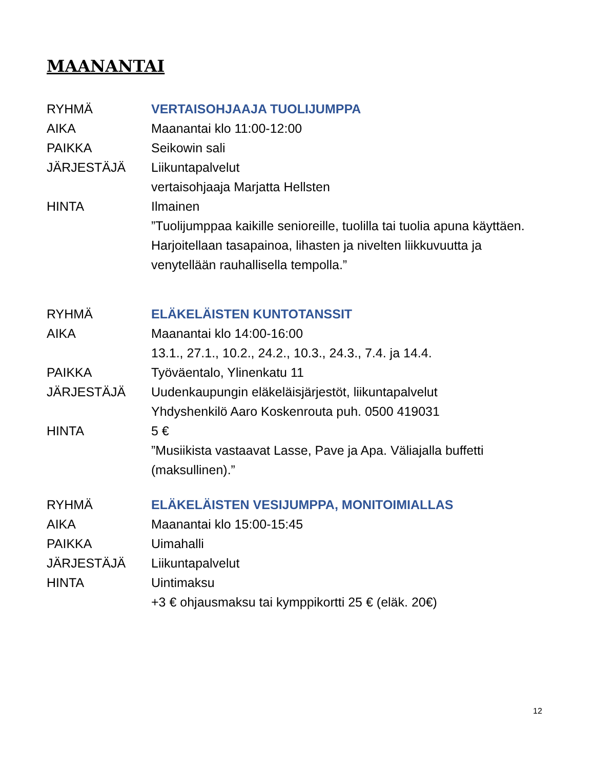MAANANTAI
RYHMÄ VERTAISOHJAAJA TUOLIJUMPPA
AIKA Maanantai klo 11:00-12:00
PAIKKA Seikowin sali
JÄRJESTÄJÄ Liikuntapalvelut
vertaisohjaaja Marjatta Hellsten
HINTA Ilmainen
”Tuolijumppaa kaikille senioreille, tuolilla tai tuolia apuna käyttäen. Harjoitellaan tasapainoa, lihasten ja nivelten liikkuvuutta ja venytellään rauhallisella tempolla.”
RYHMÄ ELÄKELÄISTEN KUNTOTANSSIT
AIKA Maanantai klo 14:00-16:00
13.1., 27.1., 10.2., 24.2., 10.3., 24.3., 7.4. ja 14.4.
PAIKKA Työväentalo, Ylinenkatu 11
JÄRJESTÄJÄ Uudenkaupungin eläkeläisjärjestöt, liikuntapalvelut
Yhdyshenkilö Aaro Koskenrouta puh. 0500 419031
HINTA 5 €
”Musiikista vastaavat Lasse, Pave ja Apa. Väliajalla buffetti (maksullinen).”
RYHMÄ ELÄKELÄISTEN VESIJUMPPA, MONITOIMIALLAS
AIKA Maanantai klo 15:00-15:45
PAIKKA Uimahalli
JÄRJESTÄJÄ Liikuntapalvelut
HINTA Uintimaksu
+3 € ohjausmaksu tai kymppikortti 25 € (eläk. 20€)
12